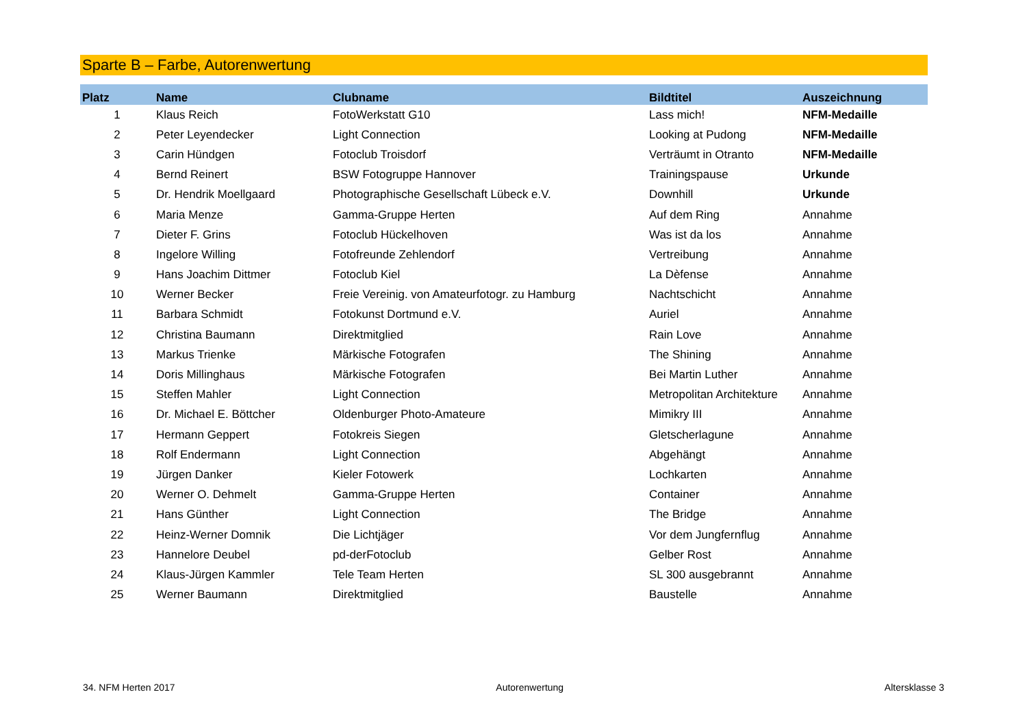Sparte B – Farbe, Autorenwertung
| Platz | Name | Clubname | Bildtitel | Auszeichnung |
| --- | --- | --- | --- | --- |
| 1 | Klaus Reich | FotoWerkstatt G10 | Lass mich! | NFM-Medaille |
| 2 | Peter Leyendecker | Light Connection | Looking at Pudong | NFM-Medaille |
| 3 | Carin Hündgen | Fotoclub Troisdorf | Verträumt in Otranto | NFM-Medaille |
| 4 | Bernd Reinert | BSW Fotogruppe Hannover | Trainingspause | Urkunde |
| 5 | Dr. Hendrik Moellgaard | Photographische Gesellschaft Lübeck e.V. | Downhill | Urkunde |
| 6 | Maria Menze | Gamma-Gruppe Herten | Auf dem Ring | Annahme |
| 7 | Dieter F. Grins | Fotoclub Hückelhoven | Was ist da los | Annahme |
| 8 | Ingelore Willing | Fotofreunde Zehlendorf | Vertreibung | Annahme |
| 9 | Hans Joachim Dittmer | Fotoclub Kiel | La Dèfense | Annahme |
| 10 | Werner Becker | Freie Vereinig. von Amateurfotogr. zu Hamburg | Nachtschicht | Annahme |
| 11 | Barbara Schmidt | Fotokunst Dortmund e.V. | Auriel | Annahme |
| 12 | Christina Baumann | Direktmitglied | Rain Love | Annahme |
| 13 | Markus Trienke | Märkische Fotografen | The Shining | Annahme |
| 14 | Doris Millinghaus | Märkische Fotografen | Bei Martin Luther | Annahme |
| 15 | Steffen Mahler | Light Connection | Metropolitan Architekture | Annahme |
| 16 | Dr. Michael E. Böttcher | Oldenburger Photo-Amateure | Mimikry III | Annahme |
| 17 | Hermann Geppert | Fotokreis Siegen | Gletscherlagune | Annahme |
| 18 | Rolf Endermann | Light Connection | Abgehängt | Annahme |
| 19 | Jürgen Danker | Kieler Fotowerk | Lochkarten | Annahme |
| 20 | Werner O. Dehmelt | Gamma-Gruppe Herten | Container | Annahme |
| 21 | Hans Günther | Light Connection | The Bridge | Annahme |
| 22 | Heinz-Werner Domnik | Die Lichtjäger | Vor dem Jungfernflug | Annahme |
| 23 | Hannelore Deubel | pd-derFotoclub | Gelber Rost | Annahme |
| 24 | Klaus-Jürgen Kammler | Tele Team Herten | SL 300 ausgebrannt | Annahme |
| 25 | Werner Baumann | Direktmitglied | Baustelle | Annahme |
34. NFM Herten 2017 Autorenwertung Altersklasse 3